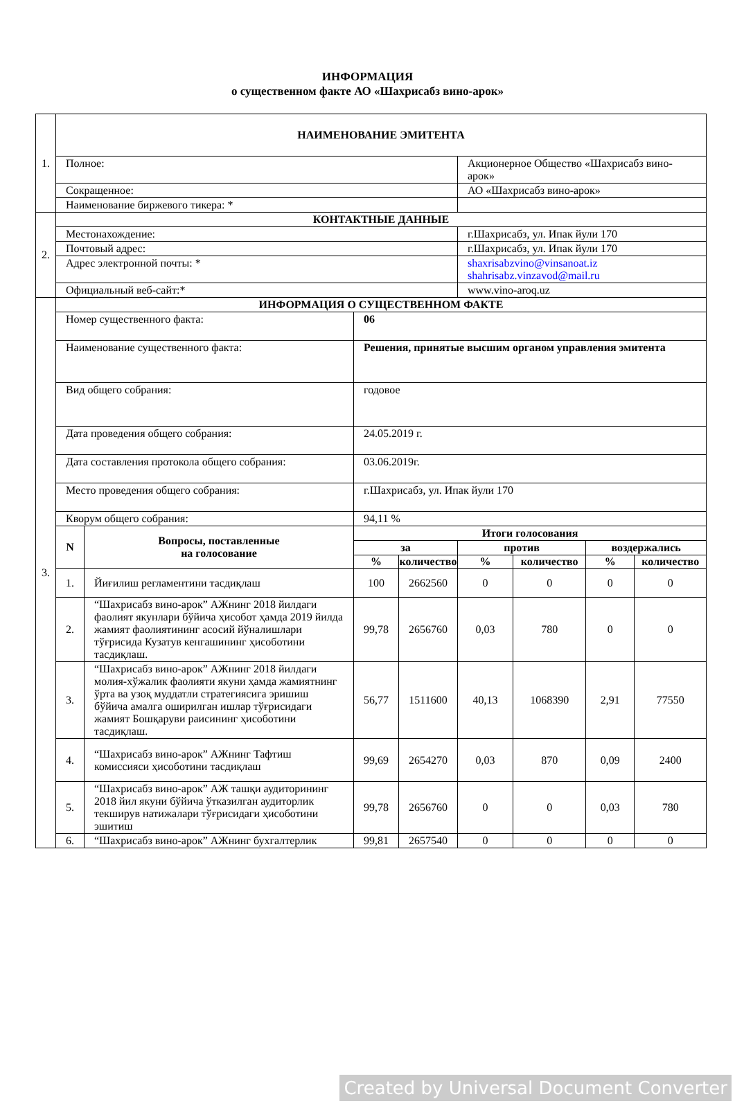ИНФОРМАЦИЯ
о существенном факте АО «Шахрисабз вино-арок»
| 1. | НАИМЕНОВАНИЕ ЭМИТЕНТА | | | | | | | |
| | Полное: | | | | Акционерное Общество «Шахрисабз вино-арок» | | | |
| | Сокращенное: | | | | АО «Шахрисабз вино-арок» | | | |
| | Наименование биржевого тикера: * | | | | | | | |
| 2. | КОНТАКТНЫЕ ДАННЫЕ | | | | | | | |
| | Местонахождение: | | | | г.Шахрисабз, ул. Ипак йули 170 | | | |
| | Почтовый адрес: | | | | г.Шахрисабз, ул. Ипак йули 170 | | | |
| | Адрес электронной почты: * | | | | shaxrisabzvino@vinsanoat.iz shahrisabz.vinzavod@mail.ru | | | |
| | Официальный веб-сайт:* | | | | www.vino-aroq.uz | | | |
| 3. | ИНФОРМАЦИЯ О СУЩЕСТВЕННОМ ФАКТЕ | | | | | | | |
| | Номер существенного факта: | | 06 | | | | | |
| | Наименование существенного факта: | | Решения, принятые высшим органом управления эмитента | | | | | |
| | Вид общего собрания: | | годовое | | | | | |
| | Дата проведения общего собрания: | | 24.05.2019 г. | | | | | |
| | Дата составления протокола общего собрания: | | 03.06.2019г. | | | | | |
| | Место проведения общего собрания: | | г.Шахрисабз, ул. Ипак йули 170 | | | | | |
| | Кворум общего собрания: | | 94,11 % | | | | | |
| | N | Вопросы, поставленные на голосование | Итоги голосования | | | | | |
| | | | за | | против | | воздержались | |
| | | | % | количество | % | количество | % | количество |
| | 1. | Йиғилиш регламентини тасдиқлаш | 100 | 2662560 | 0 | 0 | 0 | 0 |
| | 2. | “Шахрисабз вино-арок” АЖнинг 2018 йилдаги фаолият якунлари бўйича ҳисобот ҳамда 2019 йилда жамият фаолиятининг асосий йўналишлари тўғрисида Кузатув кенгашининг ҳисоботини тасдиқлаш. | 99,78 | 2656760 | 0,03 | 780 | 0 | 0 |
| | 3. | “Шахрисабз вино-арок” АЖнинг 2018 йилдаги молия-хўжалик фаолияти якуни ҳамда жамиятнинг ўрта ва узоқ муддатли стратегиясига эришиш бўйича амалга оширилган ишлар тўғрисидаги жамият Бошқаруви раисининг ҳисоботини тасдиқлаш. | 56,77 | 1511600 | 40,13 | 1068390 | 2,91 | 77550 |
| | 4. | “Шахрисабз вино-арок” АЖнинг Тафтиш комиссияси ҳисоботини тасдиқлаш | 99,69 | 2654270 | 0,03 | 870 | 0,09 | 2400 |
| | 5. | “Шахрисабз вино-арок” АЖ ташқи аудиторининг 2018 йил якуни бўйича ўтказилган аудиторлик текширув натижалари тўғрисидаги ҳисоботини эшитиш | 99,78 | 2656760 | 0 | 0 | 0,03 | 780 |
| | 6. | “Шахрисабз вино-арок” АЖнинг бухгалтерлик | 99,81 | 2657540 | 0 | 0 | 0 | 0 |
Created by Universal Document Converter